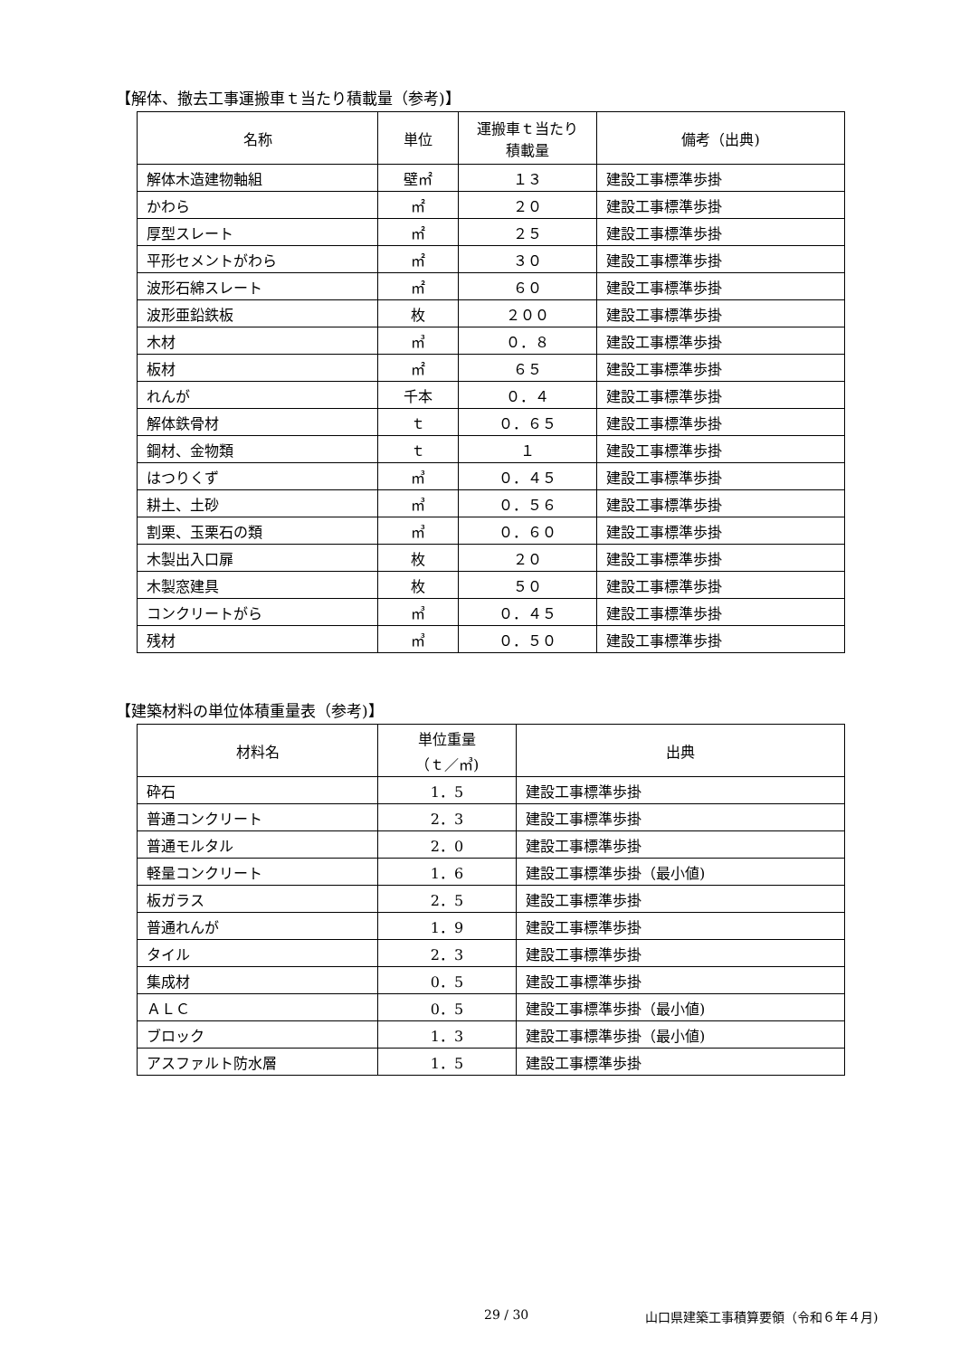【解体、撤去工事運搬車ｔ当たり積載量（参考)】
| 名称 | 単位 | 運搬車ｔ当たり 積載量 | 備考（出典) |
| --- | --- | --- | --- |
| 解体木造建物軸組 | 壁㎡ | １３ | 建設工事標準歩掛 |
| かわら | ㎡ | ２０ | 建設工事標準歩掛 |
| 厚型スレート | ㎡ | ２５ | 建設工事標準歩掛 |
| 平形セメントがわら | ㎡ | ３０ | 建設工事標準歩掛 |
| 波形石綿スレート | ㎡ | ６０ | 建設工事標準歩掛 |
| 波形亜鉛鉄板 | 枚 | ２００ | 建設工事標準歩掛 |
| 木材 | ㎥ | ０．８ | 建設工事標準歩掛 |
| 板材 | ㎡ | ６５ | 建設工事標準歩掛 |
| れんが | 千本 | ０．４ | 建設工事標準歩掛 |
| 解体鉄骨材 | ｔ | ０．６５ | 建設工事標準歩掛 |
| 鋼材、金物類 | ｔ | １ | 建設工事標準歩掛 |
| はつりくず | ㎥ | ０．４５ | 建設工事標準歩掛 |
| 耕土、土砂 | ㎥ | ０．５６ | 建設工事標準歩掛 |
| 割栗、玉栗石の類 | ㎥ | ０．６０ | 建設工事標準歩掛 |
| 木製出入口扉 | 枚 | ２０ | 建設工事標準歩掛 |
| 木製窓建具 | 枚 | ５０ | 建設工事標準歩掛 |
| コンクリートがら | ㎥ | ０．４５ | 建設工事標準歩掛 |
| 残材 | ㎥ | ０．５０ | 建設工事標準歩掛 |
【建築材料の単位体積重量表（参考)】
| 材料名 | 単位重量 （ｔ／㎥) | 出典 |
| --- | --- | --- |
| 砕石 | 1．5 | 建設工事標準歩掛 |
| 普通コンクリート | 2．3 | 建設工事標準歩掛 |
| 普通モルタル | 2．0 | 建設工事標準歩掛 |
| 軽量コンクリート | 1．6 | 建設工事標準歩掛（最小値) |
| 板ガラス | 2．5 | 建設工事標準歩掛 |
| 普通れんが | 1．9 | 建設工事標準歩掛 |
| タイル | 2．3 | 建設工事標準歩掛 |
| 集成材 | 0．5 | 建設工事標準歩掛 |
| ＡＬＣ | 0．5 | 建設工事標準歩掛（最小値) |
| ブロック | 1．3 | 建設工事標準歩掛（最小値) |
| アスファルト防水層 | 1．5 | 建設工事標準歩掛 |
29 / 30
山口県建築工事積算要領（令和６年４月)